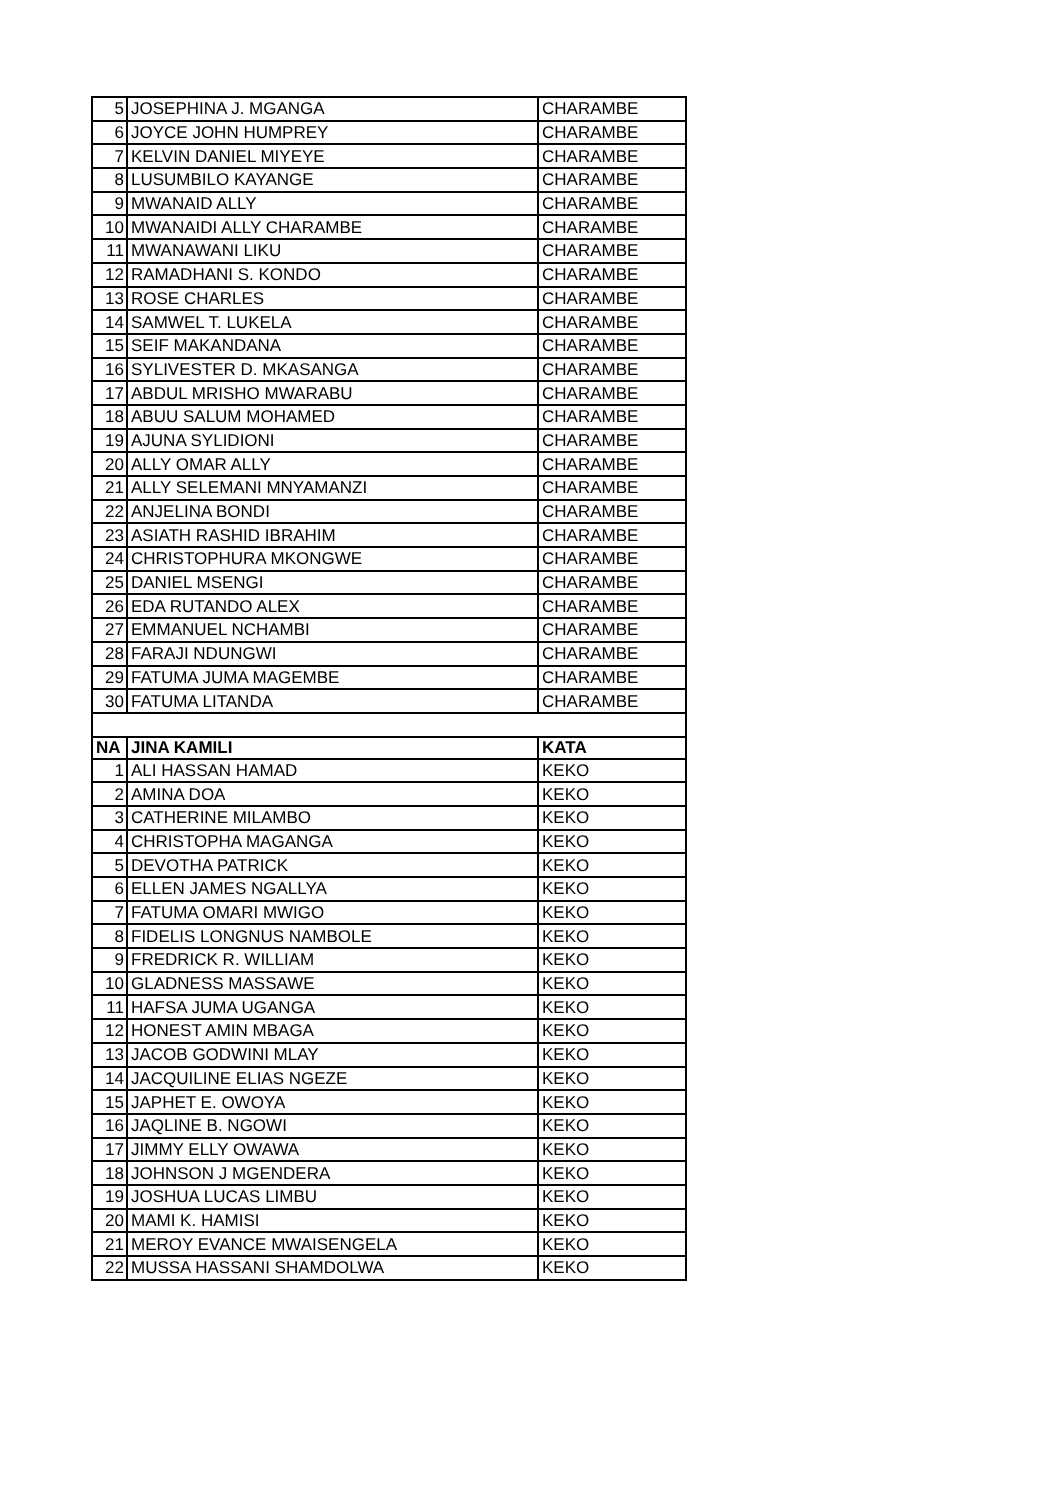| 5 | JOSEPHINA J. MGANGA | CHARAMBE |
| 6 | JOYCE JOHN HUMPREY | CHARAMBE |
| 7 | KELVIN DANIEL MIYEYE | CHARAMBE |
| 8 | LUSUMBILO KAYANGE | CHARAMBE |
| 9 | MWANAID ALLY | CHARAMBE |
| 10 | MWANAIDI ALLY CHARAMBE | CHARAMBE |
| 11 | MWANAWANI LIKU | CHARAMBE |
| 12 | RAMADHANI S. KONDO | CHARAMBE |
| 13 | ROSE CHARLES | CHARAMBE |
| 14 | SAMWEL T. LUKELA | CHARAMBE |
| 15 | SEIF MAKANDANA | CHARAMBE |
| 16 | SYLIVESTER D. MKASANGA | CHARAMBE |
| 17 | ABDUL MRISHO MWARABU | CHARAMBE |
| 18 | ABUU SALUM MOHAMED | CHARAMBE |
| 19 | AJUNA SYLIDIONI | CHARAMBE |
| 20 | ALLY OMAR ALLY | CHARAMBE |
| 21 | ALLY SELEMANI MNYAMANZI | CHARAMBE |
| 22 | ANJELINA BONDI | CHARAMBE |
| 23 | ASIATH RASHID IBRAHIM | CHARAMBE |
| 24 | CHRISTOPHURA MKONGWE | CHARAMBE |
| 25 | DANIEL MSENGI | CHARAMBE |
| 26 | EDA RUTANDO ALEX | CHARAMBE |
| 27 | EMMANUEL NCHAMBI | CHARAMBE |
| 28 | FARAJI NDUNGWI | CHARAMBE |
| 29 | FATUMA JUMA MAGEMBE | CHARAMBE |
| 30 | FATUMA LITANDA | CHARAMBE |
| NA | JINA KAMILI | KATA |
| 1 | ALI HASSAN HAMAD | KEKO |
| 2 | AMINA DOA | KEKO |
| 3 | CATHERINE MILAMBO | KEKO |
| 4 | CHRISTOPHA MAGANGA | KEKO |
| 5 | DEVOTHA PATRICK | KEKO |
| 6 | ELLEN JAMES NGALLYA | KEKO |
| 7 | FATUMA OMARI MWIGO | KEKO |
| 8 | FIDELIS LONGNUS NAMBOLE | KEKO |
| 9 | FREDRICK R. WILLIAM | KEKO |
| 10 | GLADNESS MASSAWE | KEKO |
| 11 | HAFSA JUMA UGANGA | KEKO |
| 12 | HONEST AMIN MBAGA | KEKO |
| 13 | JACOB GODWINI MLAY | KEKO |
| 14 | JACQUILINE ELIAS NGEZE | KEKO |
| 15 | JAPHET E. OWOYA | KEKO |
| 16 | JAQLINE B. NGOWI | KEKO |
| 17 | JIMMY ELLY OWAWA | KEKO |
| 18 | JOHNSON J MGENDERA | KEKO |
| 19 | JOSHUA LUCAS LIMBU | KEKO |
| 20 | MAMI K. HAMISI | KEKO |
| 21 | MEROY EVANCE MWAISENGELA | KEKO |
| 22 | MUSSA HASSANI SHAMDOLWA | KEKO |